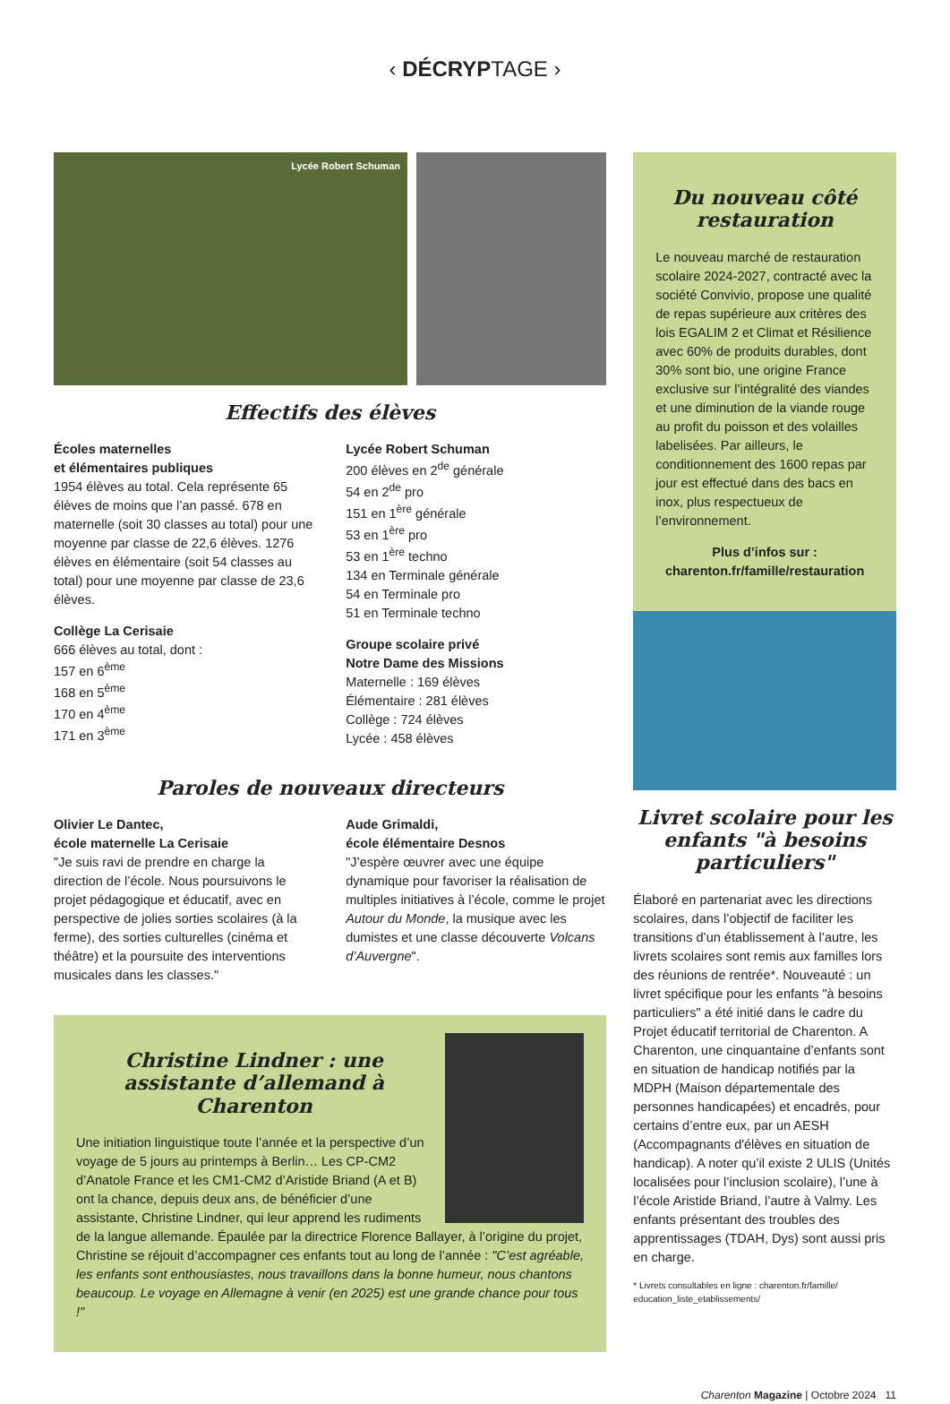‹ DÉCRYPTAGE ›
Lycée Robert Schuman
Effectifs des élèves
Écoles maternelles
et élémentaires publiques
1954 élèves au total. Cela représente 65 élèves de moins que l’an passé. 678 en maternelle (soit 30 classes au total) pour une moyenne par classe de 22,6 élèves. 1276 élèves en élémentaire (soit 54 classes au total) pour une moyenne par classe de 23,6 élèves.
Collège La Cerisaie
666 élèves au total, dont :
157 en 6<sup>ème</sup>
168 en 5<sup>ème</sup>
170 en 4<sup>ème</sup>
171 en 3<sup>ème</sup>
Lycée Robert Schuman
200 élèves en 2<sup>de</sup> générale
54 en 2<sup>de</sup> pro
151 en 1<sup>ère</sup> générale
53 en 1<sup>ère</sup> pro
53 en 1<sup>ère</sup> techno
134 en Terminale générale
54 en Terminale pro
51 en Terminale techno
Groupe scolaire privé
Notre Dame des Missions
Maternelle : 169 élèves
Élémentaire : 281 élèves
Collège : 724 élèves
Lycée : 458 élèves
Paroles de nouveaux directeurs
Olivier Le Dantec,
école maternelle La Cerisaie
"Je suis ravi de prendre en charge la direction de l’école. Nous poursuivons le projet pédagogique et éducatif, avec en perspective de jolies sorties scolaires (à la ferme), des sorties culturelles (cinéma et théâtre) et la poursuite des interventions musicales dans les classes."
Aude Grimaldi,
école élémentaire Desnos
"J’espère œuvrer avec une équipe dynamique pour favoriser la réalisation de multiples initiatives à l’école, comme le projet Autour du Monde, la musique avec les dumistes et une classe découverte Volcans d’Auvergne".
Christine Lindner : une assistante d’allemand à Charenton
Une initiation linguistique toute l’année et la perspective d’un voyage de 5 jours au printemps à Berlin… Les CP-CM2 d’Anatole France et les CM1-CM2 d’Aristide Briand (A et B) ont la chance, depuis deux ans, de bénéficier d’une assistante, Christine Lindner, qui leur apprend les rudiments de la langue allemande. Épaulée par la directrice Florence Ballayer, à l’origine du projet, Christine se réjouit d’accompagner ces enfants tout au long de l’année : "C’est agréable, les enfants sont enthousiastes, nous travaillons dans la bonne humeur, nous chantons beaucoup. Le voyage en Allemagne à venir (en 2025) est une grande chance pour tous !"
Du nouveau côté restauration
Le nouveau marché de restauration scolaire 2024-2027, contracté avec la société Convivio, propose une qualité de repas supérieure aux critères des lois EGALIM 2 et Climat et Résilience avec 60% de produits durables, dont 30% sont bio, une origine France exclusive sur l’intégralité des viandes et une diminution de la viande rouge au profit du poisson et des volailles labelisées. Par ailleurs, le conditionnement des 1600 repas par jour est effectué dans des bacs en inox, plus respectueux de l’environnement.
Plus d’infos sur :
charenton.fr/famille/restauration
Livret scolaire pour les enfants "à besoins particuliers"
Élaboré en partenariat avec les directions scolaires, dans l’objectif de faciliter les transitions d’un établissement à l’autre, les livrets scolaires sont remis aux familles lors des réunions de rentrée*. Nouveauté : un livret spécifique pour les enfants "à besoins particuliers" a été initié dans le cadre du Projet éducatif territorial de Charenton. A Charenton, une cinquantaine d’enfants sont en situation de handicap notifiés par la MDPH (Maison départementale des personnes handicapées) et encadrés, pour certains d’entre eux, par un AESH (Accompagnants d'élèves en situation de handicap). A noter qu’il existe 2 ULIS (Unités localisées pour l’inclusion scolaire), l’une à l’école Aristide Briand, l’autre à Valmy. Les enfants présentant des troubles des apprentissages (TDAH, Dys) sont aussi pris en charge.
* Livrets consultables en ligne : charenton.fr/famille/ education_liste_etablissements/
Charenton Magazine | Octobre 2024 11